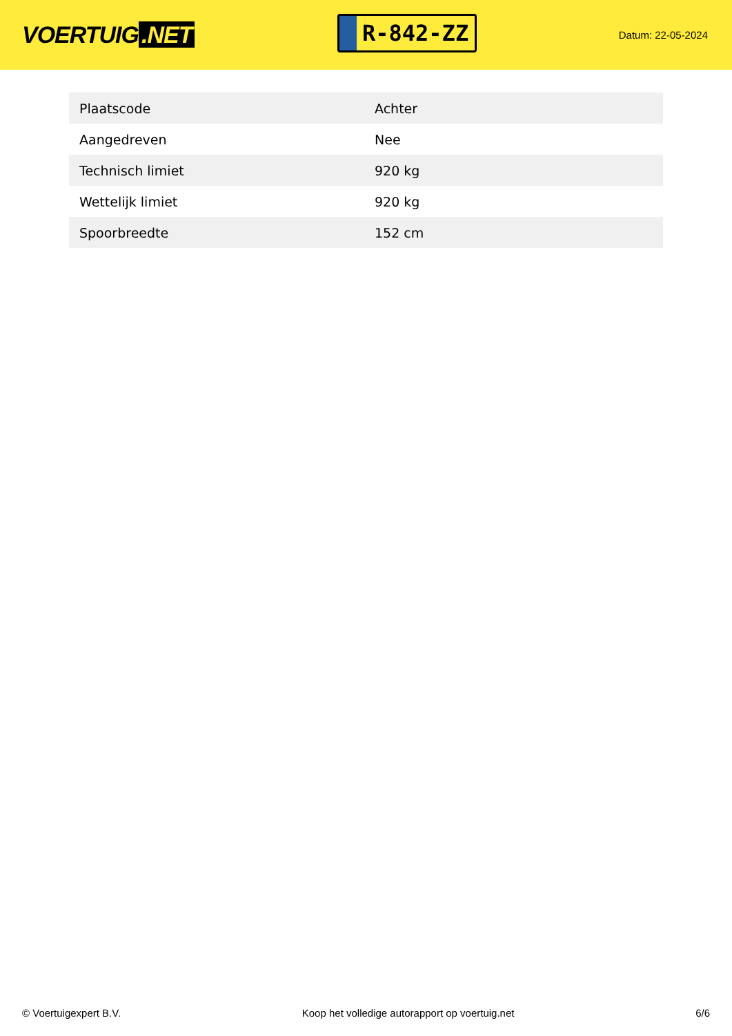VOERTUIG.NET
R-842-ZZ
Datum: 22-05-2024
| Plaatscode | Achter |
| Aangedreven | Nee |
| Technisch limiet | 920 kg |
| Wettelijk limiet | 920 kg |
| Spoorbreedte | 152 cm |
© Voertuigexpert B.V. Koop het volledige autorapport op voertuig.net 6/6